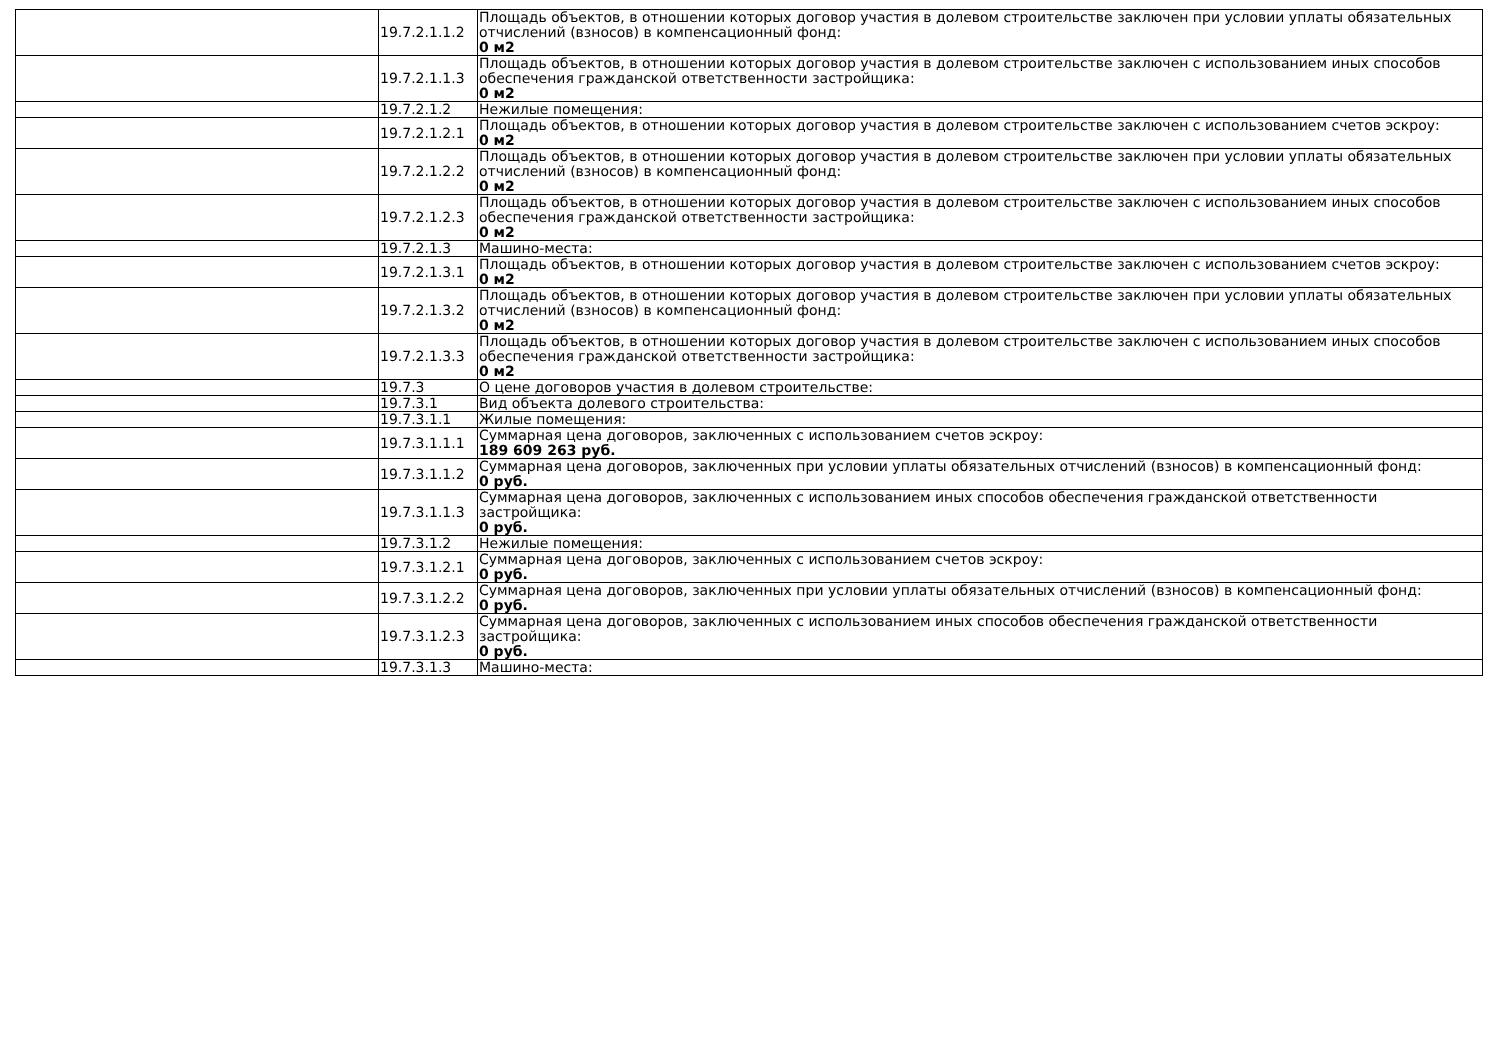| | 19.7.2.1.1.2 | Площадь объектов, в отношении которых договор участия в долевом строительстве заключен при условии уплаты обязательных отчислений (взносов) в компенсационный фонд: 0 м2 |
| | 19.7.2.1.1.3 | Площадь объектов, в отношении которых договор участия в долевом строительстве заключен с использованием иных способов обеспечения гражданской ответственности застройщика: 0 м2 |
| | 19.7.2.1.2 | Нежилые помещения: |
| | 19.7.2.1.2.1 | Площадь объектов, в отношении которых договор участия в долевом строительстве заключен с использованием счетов эскроу: 0 м2 |
| | 19.7.2.1.2.2 | Площадь объектов, в отношении которых договор участия в долевом строительстве заключен при условии уплаты обязательных отчислений (взносов) в компенсационный фонд: 0 м2 |
| | 19.7.2.1.2.3 | Площадь объектов, в отношении которых договор участия в долевом строительстве заключен с использованием иных способов обеспечения гражданской ответственности застройщика: 0 м2 |
| | 19.7.2.1.3 | Машино-места: |
| | 19.7.2.1.3.1 | Площадь объектов, в отношении которых договор участия в долевом строительстве заключен с использованием счетов эскроу: 0 м2 |
| | 19.7.2.1.3.2 | Площадь объектов, в отношении которых договор участия в долевом строительстве заключен при условии уплаты обязательных отчислений (взносов) в компенсационный фонд: 0 м2 |
| | 19.7.2.1.3.3 | Площадь объектов, в отношении которых договор участия в долевом строительстве заключен с использованием иных способов обеспечения гражданской ответственности застройщика: 0 м2 |
| | 19.7.3 | О цене договоров участия в долевом строительстве: |
| | 19.7.3.1 | Вид объекта долевого строительства: |
| | 19.7.3.1.1 | Жилые помещения: |
| | 19.7.3.1.1.1 | Суммарная цена договоров, заключенных с использованием счетов эскроу: 189 609 263 руб. |
| | 19.7.3.1.1.2 | Суммарная цена договоров, заключенных при условии уплаты обязательных отчислений (взносов) в компенсационный фонд: 0 руб. |
| | 19.7.3.1.1.3 | Суммарная цена договоров, заключенных с использованием иных способов обеспечения гражданской ответственности застройщика: 0 руб. |
| | 19.7.3.1.2 | Нежилые помещения: |
| | 19.7.3.1.2.1 | Суммарная цена договоров, заключенных с использованием счетов эскроу: 0 руб. |
| | 19.7.3.1.2.2 | Суммарная цена договоров, заключенных при условии уплаты обязательных отчислений (взносов) в компенсационный фонд: 0 руб. |
| | 19.7.3.1.2.3 | Суммарная цена договоров, заключенных с использованием иных способов обеспечения гражданской ответственности застройщика: 0 руб. |
| | 19.7.3.1.3 | Машино-места: |